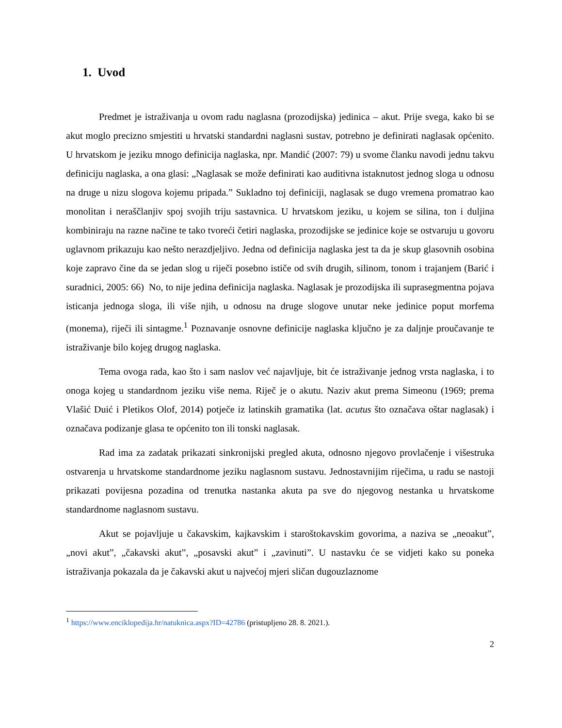1. Uvod
Predmet je istraživanja u ovom radu naglasna (prozodijska) jedinica – akut. Prije svega, kako bi se akut moglo precizno smjestiti u hrvatski standardni naglasni sustav, potrebno je definirati naglasak općenito. U hrvatskom je jeziku mnogo definicija naglaska, npr. Mandić (2007: 79) u svome članku navodi jednu takvu definiciju naglaska, a ona glasi: „Naglasak se može definirati kao auditivna istaknutost jednog sloga u odnosu na druge u nizu slogova kojemu pripada.” Sukladno toj definiciji, naglasak se dugo vremena promatrao kao monolitan i neraščlanjiv spoj svojih triju sastavnica. U hrvatskom jeziku, u kojem se silina, ton i duljina kombiniraju na razne načine te tako tvoreći četiri naglaska, prozodijske se jedinice koje se ostvaruju u govoru uglavnom prikazuju kao nešto nerazdjeljivo. Jedna od definicija naglaska jest ta da je skup glasovnih osobina koje zapravo čine da se jedan slog u riječi posebno ističe od svih drugih, silinom, tonom i trajanjem (Barić i suradnici, 2005: 66) No, to nije jedina definicija naglaska. Naglasak je prozodijska ili suprasegmentna pojava isticanja jednoga sloga, ili više njih, u odnosu na druge slogove unutar neke jedinice poput morfema (monema), riječi ili sintagme.<sup>1</sup> Poznavanje osnovne definicije naglaska ključno je za daljnje proučavanje te istraživanje bilo kojeg drugog naglaska.
Tema ovoga rada, kao što i sam naslov već najavljuje, bit će istraživanje jednog vrsta naglaska, i to onoga kojeg u standardnom jeziku više nema. Riječ je o akutu. Naziv akut prema Simeonu (1969; prema Vlašić Duić i Pletikos Olof, 2014) potječe iz latinskih gramatika (lat. acutus što označava oštar naglasak) i označava podizanje glasa te općenito ton ili tonski naglasak.
Rad ima za zadatak prikazati sinkronijski pregled akuta, odnosno njegovo provlačenje i višestruka ostvarenja u hrvatskome standardnome jeziku naglasnom sustavu. Jednostavnijim riječima, u radu se nastoji prikazati povijesna pozadina od trenutka nastanka akuta pa sve do njegovog nestanka u hrvatskome standardnome naglasnom sustavu.
Akut se pojavljuje u čakavskim, kajkavskim i staroštokavskim govorima, a naziva se „neoakut”, „novi akut”, „čakavski akut”, „posavski akut” i „zavinuti”. U nastavku će se vidjeti kako su poneka istraživanja pokazala da je čakavski akut u najvećoj mjeri sličan dugouzlaznome
<sup>1</sup> https://www.enciklopedija.hr/natuknica.aspx?ID=42786 (pristupljeno 28. 8. 2021.).
2